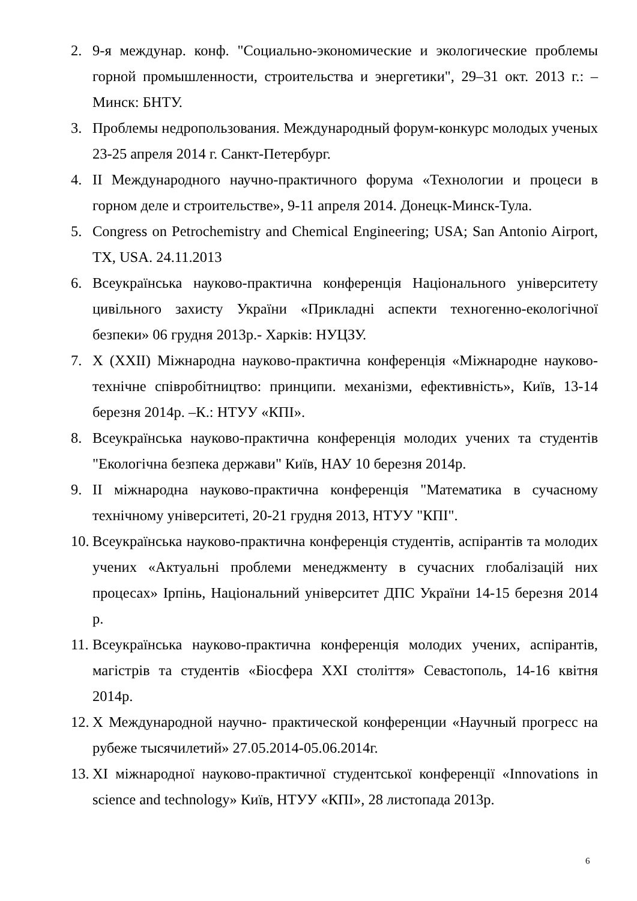2. 9-я междунар. конф. "Социально-экономические и экологические проблемы горной промышленности, строительства и энергетики", 29‒31 окт. 2013 г.: ‒ Минск: БНТУ.
3. Проблемы недропользования. Международный форум-конкурс молодых ученых 23-25 апреля 2014 г. Санкт-Петербург.
4. II Международного научно-практичного форума «Технологии и процеси в горном деле и строительстве», 9-11 апреля 2014. Донецк-Минск-Тула.
5. Congress on Petrochemistry and Chemical Engineering; USA; San Antonio Airport, TX, USA. 24.11.2013
6. Всеукраїнська науково-практична конференція Національного університету цивільного захисту України «Прикладні аспекти техногенно-екологічної безпеки» 06 грудня 2013р.- Харків: НУЦЗУ.
7. X (XXII) Міжнародна науково-практична конференція «Міжнародне науково-технічне співробітництво: принципи. механізми, ефективність», Київ, 13-14 березня 2014р. –К.: НТУУ «КПІ».
8. Всеукраїнська науково-практична конференція молодих учених та студентів "Екологічна безпека держави" Київ, НАУ 10 березня 2014р.
9. II міжнародна науково-практична конференція "Математика в сучасному технічному університеті, 20-21 грудня 2013, НТУУ "КПІ".
10. Всеукраїнська науково-практична конференція студентів, аспірантів та молодих учених «Актуальні проблеми менеджменту в сучасних глобалізацій них процесах» Ірпінь, Національний університет ДПС України 14-15 березня 2014 р.
11. Всеукраїнська науково-практична конференція молодих учених, аспірантів, магістрів та студентів «Біосфера XXI століття» Севастополь, 14-16 квітня 2014р.
12. X Международной научно- практической конференции «Научный прогресс на рубеже тысячилетий» 27.05.2014-05.06.2014г.
13. XI міжнародної науково-практичної студентської конференції «Innovations in science and technology» Київ, НТУУ «КПІ», 28 листопада 2013р.
6